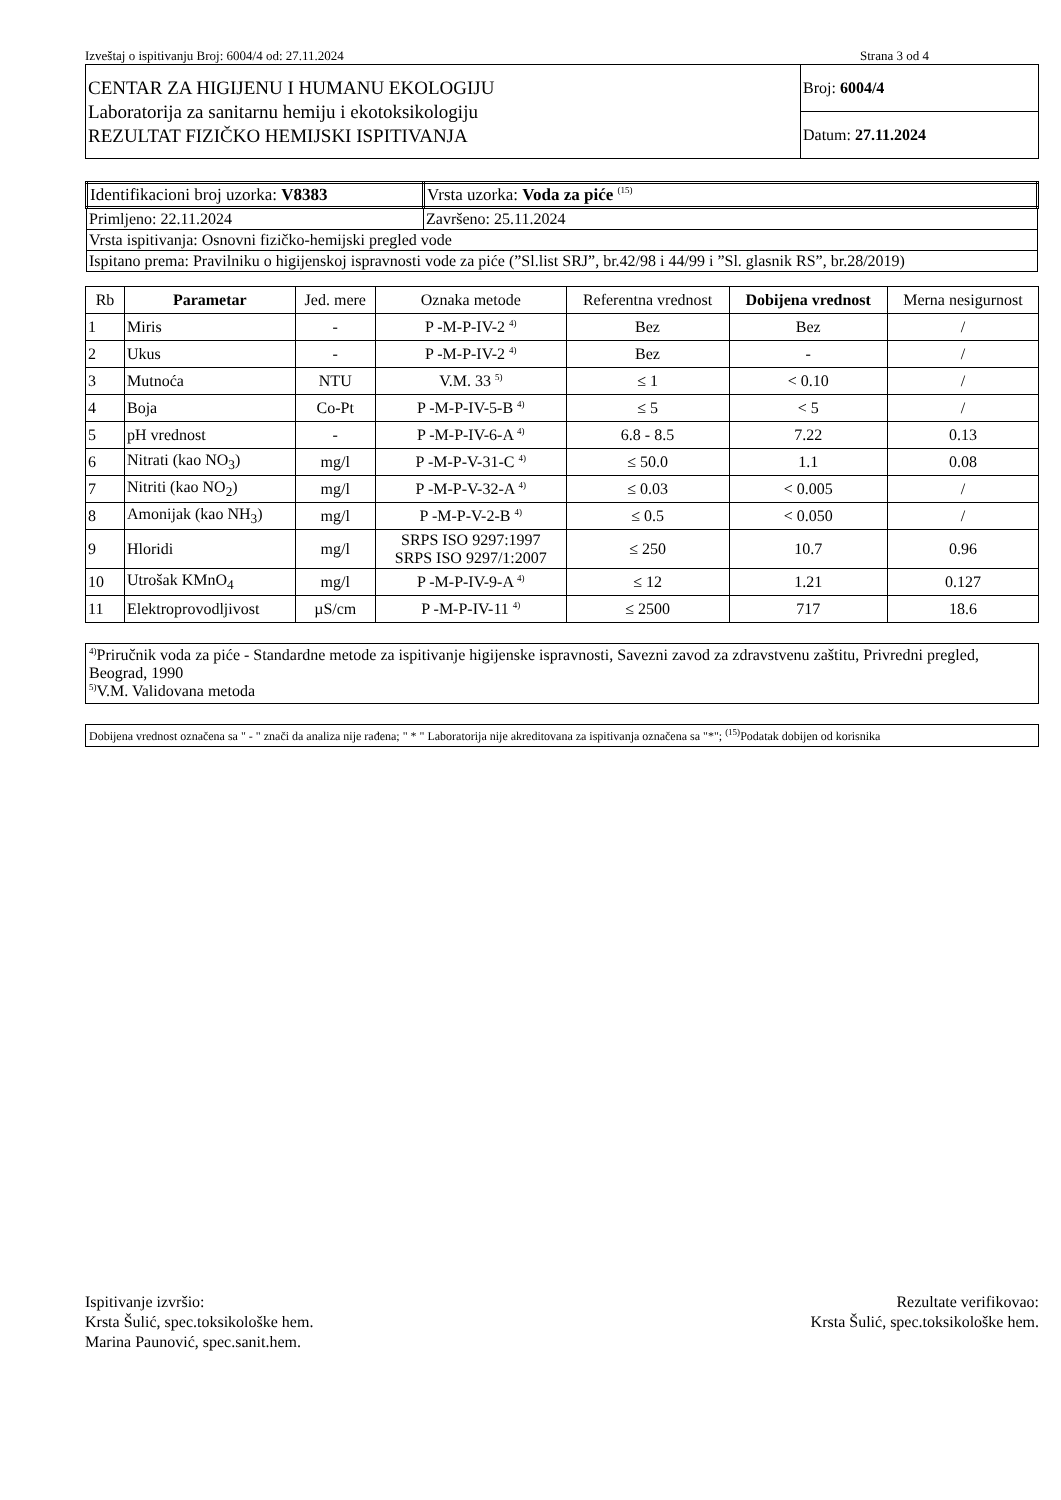Izveštaj o ispitivanju Broj: 6004/4 od: 27.11.2024 Strana 3 od 4
| CENTAR ZA HIGIJENU I HUMANU EKOLOGIJU Laboratorija za sanitarnu hemiju i ekotoksikologiju REZULTAT FIZIČKO HEMIJSKI ISPITIVANJA | Broj: 6004/4 |
| | Datum: 27.11.2024 |
| Identifikacioni broj uzorka: V8383 | Vrsta uzorka: Voda za piće <sup>(15)</sup> |
| Primljeno: 22.11.2024 | Završeno: 25.11.2024 |
| Vrsta ispitivanja: Osnovni fizičko-hemijski pregled vode | |
| Ispitano prema: Pravilniku o higijenskoj ispravnosti vode za piće (”Sl.list SRJ”, br.42/98 i 44/99 i ”Sl. glasnik RS”, br.28/2019) | |
| Rb | Parametar | Jed. mere | Oznaka metode | Referentna vrednost | Dobijena vrednost | Merna nesigurnost |
| --- | --- | --- | --- | --- | --- | --- |
| 1 | Miris | - | P -M-P-IV-2 <sup>4)</sup> | Bez | Bez | / |
| 2 | Ukus | - | P -M-P-IV-2 <sup>4)</sup> | Bez | - | / |
| 3 | Mutnoća | NTU | V.M. 33 <sup>5)</sup> | ≤ 1 | < 0.10 | / |
| 4 | Boja | Co-Pt | P -M-P-IV-5-B <sup>4)</sup> | ≤ 5 | < 5 | / |
| 5 | pH vrednost | - | P -M-P-IV-6-A <sup>4)</sup> | 6.8 - 8.5 | 7.22 | 0.13 |
| 6 | Nitrati (kao NO<sub>3</sub>) | mg/l | P -M-P-V-31-C <sup>4)</sup> | ≤ 50.0 | 1.1 | 0.08 |
| 7 | Nitriti (kao NO<sub>2</sub>) | mg/l | P -M-P-V-32-A <sup>4)</sup> | ≤ 0.03 | < 0.005 | / |
| 8 | Amonijak (kao NH<sub>3</sub>) | mg/l | P -M-P-V-2-B <sup>4)</sup> | ≤ 0.5 | < 0.050 | / |
| 9 | Hloridi | mg/l | SRPS ISO 9297:1997 SRPS ISO 9297/1:2007 | ≤ 250 | 10.7 | 0.96 |
| 10 | Utrošak KMnO<sub>4</sub> | mg/l | P -M-P-IV-9-A <sup>4)</sup> | ≤ 12 | 1.21 | 0.127 |
| 11 | Elektroprovodljivost | µS/cm | P -M-P-IV-11 <sup>4)</sup> | ≤ 2500 | 717 | 18.6 |
<sup>4)</sup> Priručnik voda za piće - Standardne metode za ispitivanje higijenske ispravnosti, Savezni zavod za zdravstvenu zaštitu, Privredni pregled, Beograd, 1990
<sup>5)</sup> V.M. Validovana metoda
Dobijena vrednost označena sa " - " znači da analiza nije rađena; " * " Laboratorija nije akreditovana za ispitivanja označena sa "*"; <sup>(15)</sup>Podatak dobijen od korisnika
Ispitivanje izvršio:
Krsta Šulić, spec.toksikološke hem.
Marina Paunović, spec.sanit.hem.
Rezultate verifikovao:
Krsta Šulić, spec.toksikološke hem.